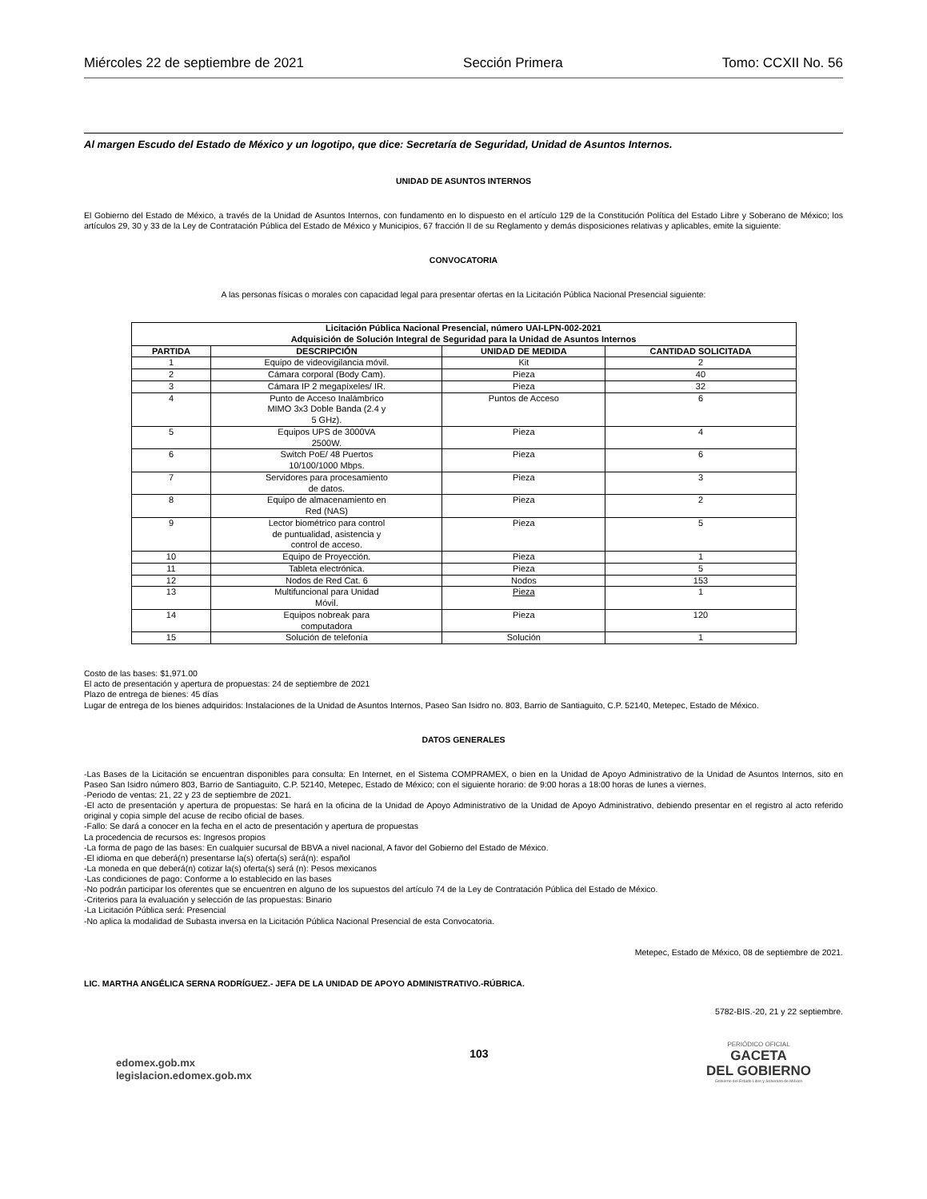Miércoles 22 de septiembre de 2021 Sección Primera Tomo: CCXII No. 56
Al margen Escudo del Estado de México y un logotipo, que dice: Secretaría de Seguridad, Unidad de Asuntos Internos.
UNIDAD DE ASUNTOS INTERNOS
El Gobierno del Estado de México, a través de la Unidad de Asuntos Internos, con fundamento en lo dispuesto en el artículo 129 de la Constitución Política del Estado Libre y Soberano de México; los artículos 29, 30 y 33 de la Ley de Contratación Pública del Estado de México y Municipios, 67 fracción II de su Reglamento y demás disposiciones relativas y aplicables, emite la siguiente:
CONVOCATORIA
A las personas físicas o morales con capacidad legal para presentar ofertas en la Licitación Pública Nacional Presencial siguiente:
| Licitación Pública Nacional Presencial, número UAI-LPN-002-2021 Adquisición de Solución Integral de Seguridad para la Unidad de Asuntos Internos | | | |
| --- | --- | --- | --- |
| PARTIDA | DESCRIPCIÓN | UNIDAD DE MEDIDA | CANTIDAD SOLICITADA |
| 1 | Equipo de videovigilancia móvil. | Kit | 2 |
| 2 | Cámara corporal (Body Cam). | Pieza | 40 |
| 3 | Cámara IP 2 megapíxeles/ IR. | Pieza | 32 |
| 4 | Punto de Acceso Inalámbrico MIMO 3x3 Doble Banda (2.4 y 5 GHz). | Puntos de Acceso | 6 |
| 5 | Equipos UPS de 3000VA 2500W. | Pieza | 4 |
| 6 | Switch PoE/ 48 Puertos 10/100/1000 Mbps. | Pieza | 6 |
| 7 | Servidores para procesamiento de datos. | Pieza | 3 |
| 8 | Equipo de almacenamiento en Red (NAS) | Pieza | 2 |
| 9 | Lector biométrico para control de puntualidad, asistencia y control de acceso. | Pieza | 5 |
| 10 | Equipo de Proyección. | Pieza | 1 |
| 11 | Tableta electrónica. | Pieza | 5 |
| 12 | Nodos de Red Cat. 6 | Nodos | 153 |
| 13 | Multifuncional para Unidad Móvil. | Pieza | 1 |
| 14 | Equipos nobreak para computadora | Pieza | 120 |
| 15 | Solución de telefonía | Solución | 1 |
Costo de las bases: $1,971.00
El acto de presentación y apertura de propuestas: 24 de septiembre de 2021
Plazo de entrega de bienes: 45 días
Lugar de entrega de los bienes adquiridos: Instalaciones de la Unidad de Asuntos Internos, Paseo San Isidro no. 803, Barrio de Santiaguito, C.P. 52140, Metepec, Estado de México.
DATOS GENERALES
-Las Bases de la Licitación se encuentran disponibles para consulta: En Internet, en el Sistema COMPRAMEX, o bien en la Unidad de Apoyo Administrativo de la Unidad de Asuntos Internos, sito en Paseo San Isidro número 803, Barrio de Santiaguito, C.P. 52140, Metepec, Estado de México; con el siguiente horario: de 9:00 horas a 18:00 horas de lunes a viernes.
-Periodo de ventas: 21, 22 y 23 de septiembre de 2021.
-El acto de presentación y apertura de propuestas: Se hará en la oficina de la Unidad de Apoyo Administrativo de la Unidad de Apoyo Administrativo, debiendo presentar en el registro al acto referido original y copia simple del acuse de recibo oficial de bases.
-Fallo: Se dará a conocer en la fecha en el acto de presentación y apertura de propuestas
La procedencia de recursos es: Ingresos propios
-La forma de pago de las bases: En cualquier sucursal de BBVA a nivel nacional, A favor del Gobierno del Estado de México.
-El idioma en que deberá(n) presentarse la(s) oferta(s) será(n): español
-La moneda en que deberá(n) cotizar la(s) oferta(s) será (n): Pesos mexicanos
-Las condiciones de pago: Conforme a lo establecido en las bases
-No podrán participar los oferentes que se encuentren en alguno de los supuestos del artículo 74 de la Ley de Contratación Pública del Estado de México.
-Criterios para la evaluación y selección de las propuestas: Binario
-La Licitación Pública será: Presencial
-No aplica la modalidad de Subasta inversa en la Licitación Pública Nacional Presencial de esta Convocatoria.
Metepec, Estado de México, 08 de septiembre de 2021.
LIC. MARTHA ANGÉLICA SERNA RODRÍGUEZ.- JEFA DE LA UNIDAD DE APOYO ADMINISTRATIVO.-RÚBRICA.
5782-BIS.-20, 21 y 22 septiembre.
edomex.gob.mx
legislacion.edomex.gob.mx
103
PERIÓDICO OFICIAL
GACETA
DEL GOBIERNO
Gobierno del Estado Libre y Soberano de México